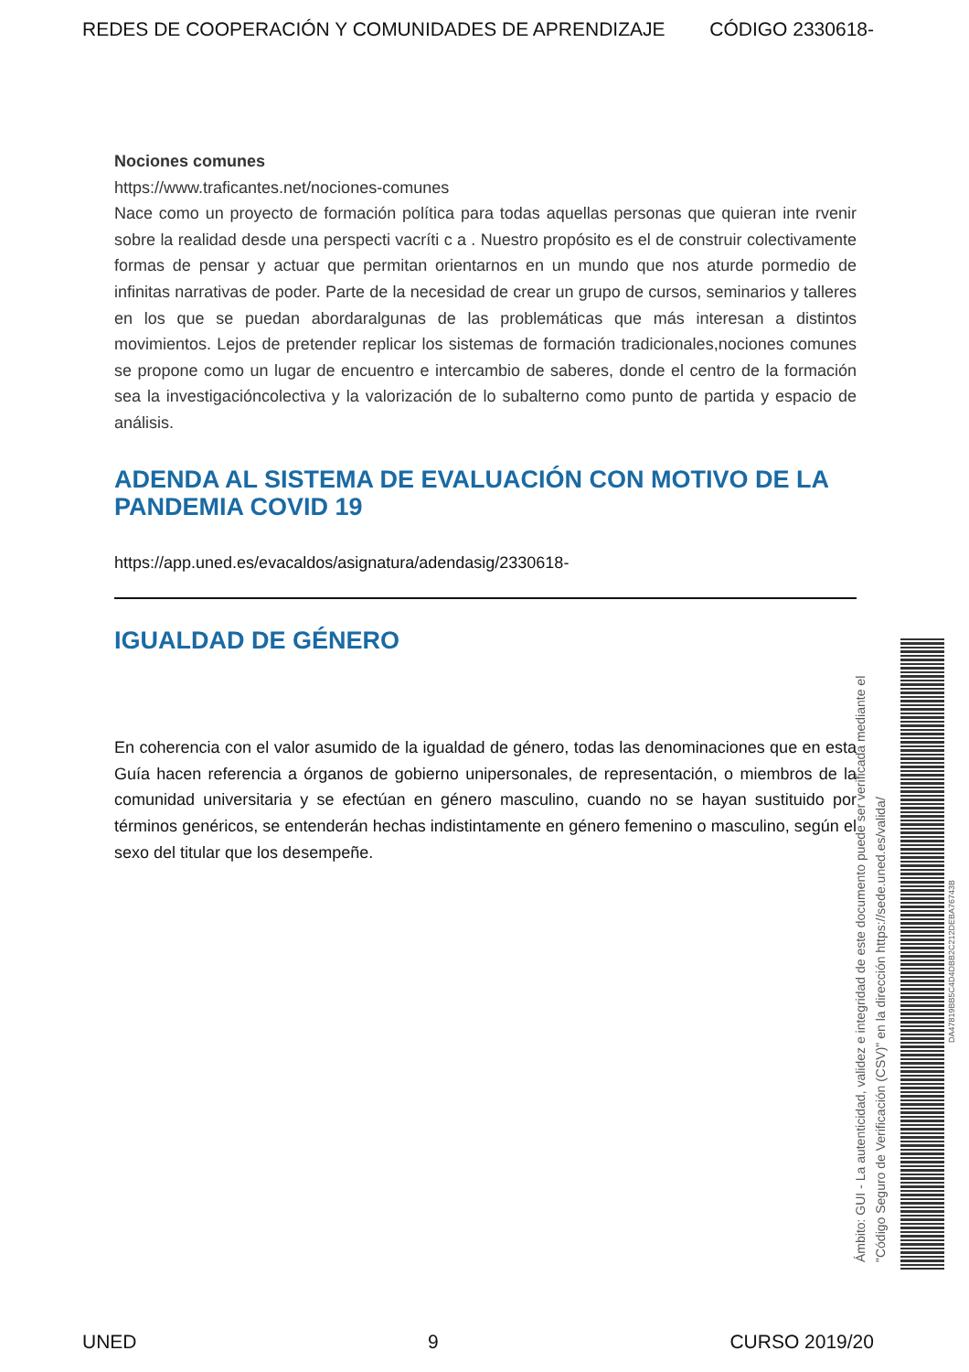REDES DE COOPERACIÓN Y COMUNIDADES DE APRENDIZAJE CÓDIGO 2330618-
Nociones comunes
https://www.traficantes.net/nociones-comunes
Nace como un proyecto de formación política para todas aquellas personas que quieran inte rvenir sobre la realidad desde una perspecti vacríti c a . Nuestro propósito es el de construir colectivamente formas de pensar y actuar que permitan orientarnos en un mundo que nos aturde pormedio de infinitas narrativas de poder. Parte de la necesidad de crear un grupo de cursos, seminarios y talleres en los que se puedan abordaralgunas de las problemáticas que más interesan a distintos movimientos. Lejos de pretender replicar los sistemas de formación tradicionales,nociones comunes se propone como un lugar de encuentro e intercambio de saberes, donde el centro de la formación sea la investigacióncolectiva y la valorización de lo subalterno como punto de partida y espacio de análisis.
ADENDA AL SISTEMA DE EVALUACIÓN CON MOTIVO DE LA PANDEMIA COVID 19
https://app.uned.es/evacaldos/asignatura/adendasig/2330618-
IGUALDAD DE GÉNERO
En coherencia con el valor asumido de la igualdad de género, todas las denominaciones que en esta Guía hacen referencia a órganos de gobierno unipersonales, de representación, o miembros de la comunidad universitaria y se efectúan en género masculino, cuando no se hayan sustituido por términos genéricos, se entenderán hechas indistintamente en género femenino o masculino, según el sexo del titular que los desempeñe.
Ámbito: GUI - La autenticidad, validez e integridad de este documento puede ser verificada mediante el
"Código Seguro de Verificación (CSV)" en la dirección https://sede.uned.es/valida/
DA47819BB5C4D4DBB2C212DEBA76743B
UNED 9 CURSO 2019/20